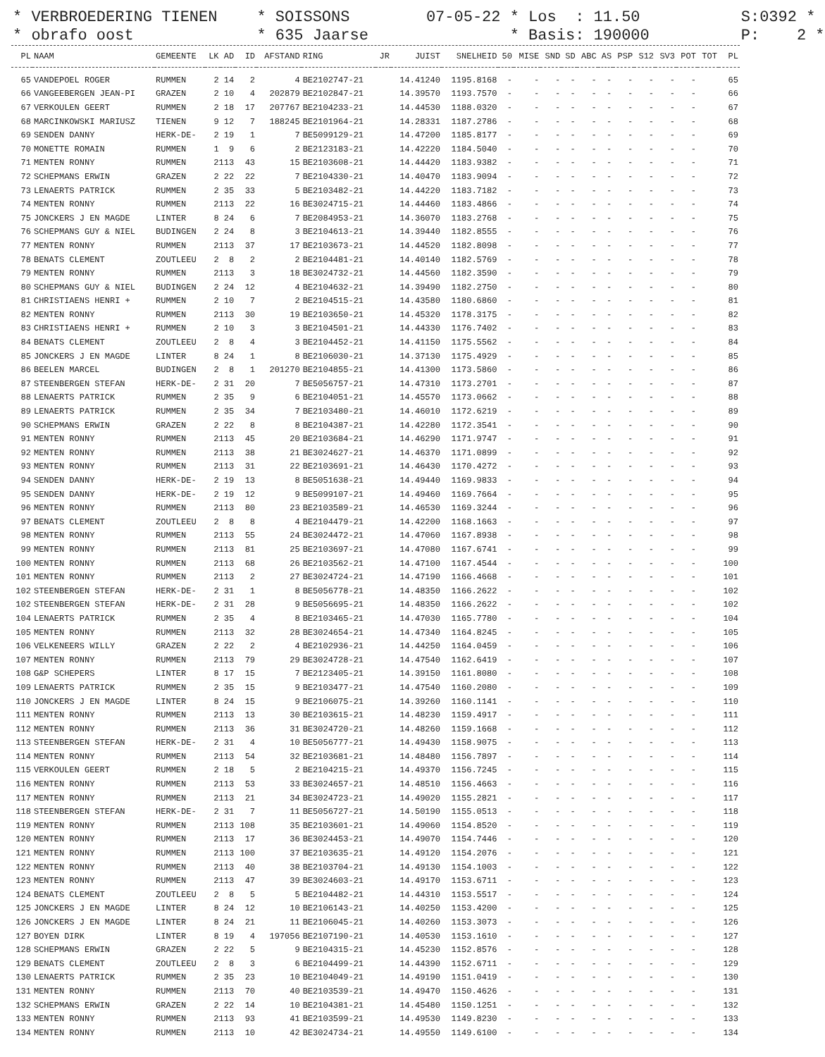* VERBROEDERING TIENEN * obrafo oost
* SOISSONS * 635 Jaarse
07-05-22 * Los : 11.50 * Basis: 190000
S:0392 * P: 2 *
| PL | NAAM | GEMEENTE | LK | AD | ID | AFSTAND | RING | JR | JUIST | SNELHEID | 50 | MISE | SND | SD | ABC | AS | PSP | S12 | SV3 | POT | TOT | PL |
| --- | --- | --- | --- | --- | --- | --- | --- | --- | --- | --- | --- | --- | --- | --- | --- | --- | --- | --- | --- | --- | --- | --- |
| 65 | VANDEPOEL ROGER | RUMMEN | 2 | 14 | 2 | 4 | BE2102747-21 | | 14.41240 | 1195.8168 | - | - | - | - | - | - | - | - | - | - | | 65 |
| 66 | VANGEEBERGEN JEAN-PI | GRAZEN | 2 | 10 | 4 | 202879 | BE2102847-21 | | 14.39570 | 1193.7570 | - | - | - | - | - | - | - | - | - | - | | 66 |
| 67 | VERKOULEN GEERT | RUMMEN | 2 | 18 | 17 | 207767 | BE2104233-21 | | 14.44530 | 1188.0320 | - | - | - | - | - | - | - | - | - | - | | 67 |
| 68 | MARCINKOWSKI MARIUSZ | TIENEN | 9 | 12 | 7 | 188245 | BE2101964-21 | | 14.28331 | 1187.2786 | - | - | - | - | - | - | - | - | - | - | | 68 |
| 69 | SENDEN DANNY | HERK-DE- | 2 | 19 | 1 | 7 | BE5099129-21 | | 14.47200 | 1185.8177 | - | - | - | - | - | - | - | - | - | - | | 69 |
| 70 | MONETTE ROMAIN | RUMMEN | 1 | 9 | 6 | 2 | BE2123183-21 | | 14.42220 | 1184.5040 | - | - | - | - | - | - | - | - | - | - | | 70 |
| 71 | MENTEN RONNY | RUMMEN | 2113 | | 43 | 15 | BE2103608-21 | | 14.44420 | 1183.9382 | - | - | - | - | - | - | - | - | - | - | | 71 |
| 72 | SCHEPMANS ERWIN | GRAZEN | 2 | 22 | 22 | 7 | BE2104330-21 | | 14.40470 | 1183.9094 | - | - | - | - | - | - | - | - | - | - | | 72 |
| 73 | LENAERTS PATRICK | RUMMEN | 2 | 35 | 33 | 5 | BE2103482-21 | | 14.44220 | 1183.7182 | - | - | - | - | - | - | - | - | - | - | | 73 |
| 74 | MENTEN RONNY | RUMMEN | 2113 | | 22 | 16 | BE3024715-21 | | 14.44460 | 1183.4866 | - | - | - | - | - | - | - | - | - | - | | 74 |
| 75 | JONCKERS J EN MAGDE | LINTER | 8 | 24 | 6 | 7 | BE2084953-21 | | 14.36070 | 1183.2768 | - | - | - | - | - | - | - | - | - | - | | 75 |
| 76 | SCHEPMANS GUY & NIEL | BUDINGEN | 2 | 24 | 8 | 3 | BE2104613-21 | | 14.39440 | 1182.8555 | - | - | - | - | - | - | - | - | - | - | | 76 |
| 77 | MENTEN RONNY | RUMMEN | 2113 | | 37 | 17 | BE2103673-21 | | 14.44520 | 1182.8098 | - | - | - | - | - | - | - | - | - | - | | 77 |
| 78 | BENATS CLEMENT | ZOUTLEEU | 2 | 8 | 2 | 2 | BE2104481-21 | | 14.40140 | 1182.5769 | - | - | - | - | - | - | - | - | - | - | | 78 |
| 79 | MENTEN RONNY | RUMMEN | 2113 | | 3 | 18 | BE3024732-21 | | 14.44560 | 1182.3590 | - | - | - | - | - | - | - | - | - | - | | 79 |
| 80 | SCHEPMANS GUY & NIEL | BUDINGEN | 2 | 24 | 12 | 4 | BE2104632-21 | | 14.39490 | 1182.2750 | - | - | - | - | - | - | - | - | - | - | | 80 |
| 81 | CHRISTIAENS HENRI + | RUMMEN | 2 | 10 | 7 | 2 | BE2104515-21 | | 14.43580 | 1180.6860 | - | - | - | - | - | - | - | - | - | - | | 81 |
| 82 | MENTEN RONNY | RUMMEN | 2113 | | 30 | 19 | BE2103650-21 | | 14.45320 | 1178.3175 | - | - | - | - | - | - | - | - | - | - | | 82 |
| 83 | CHRISTIAENS HENRI + | RUMMEN | 2 | 10 | 3 | 3 | BE2104501-21 | | 14.44330 | 1176.7402 | - | - | - | - | - | - | - | - | - | - | | 83 |
| 84 | BENATS CLEMENT | ZOUTLEEU | 2 | 8 | 4 | 3 | BE2104452-21 | | 14.41150 | 1175.5562 | - | - | - | - | - | - | - | - | - | - | | 84 |
| 85 | JONCKERS J EN MAGDE | LINTER | 8 | 24 | 1 | 8 | BE2106030-21 | | 14.37130 | 1175.4929 | - | - | - | - | - | - | - | - | - | - | | 85 |
| 86 | BEELEN MARCEL | BUDINGEN | 2 | 8 | 1 | 201270 | BE2104855-21 | | 14.41300 | 1173.5860 | - | - | - | - | - | - | - | - | - | - | | 86 |
| 87 | STEENBERGEN STEFAN | HERK-DE- | 2 | 31 | 20 | 7 | BE5056757-21 | | 14.47310 | 1173.2701 | - | - | - | - | - | - | - | - | - | - | | 87 |
| 88 | LENAERTS PATRICK | RUMMEN | 2 | 35 | 9 | 6 | BE2104051-21 | | 14.45570 | 1173.0662 | - | - | - | - | - | - | - | - | - | - | | 88 |
| 89 | LENAERTS PATRICK | RUMMEN | 2 | 35 | 34 | 7 | BE2103480-21 | | 14.46010 | 1172.6219 | - | - | - | - | - | - | - | - | - | - | | 89 |
| 90 | SCHEPMANS ERWIN | GRAZEN | 2 | 22 | 8 | 8 | BE2104387-21 | | 14.42280 | 1172.3541 | - | - | - | - | - | - | - | - | - | - | | 90 |
| 91 | MENTEN RONNY | RUMMEN | 2113 | | 45 | 20 | BE2103684-21 | | 14.46290 | 1171.9747 | - | - | - | - | - | - | - | - | - | - | | 91 |
| 92 | MENTEN RONNY | RUMMEN | 2113 | | 38 | 21 | BE3024627-21 | | 14.46370 | 1171.0899 | - | - | - | - | - | - | - | - | - | - | | 92 |
| 93 | MENTEN RONNY | RUMMEN | 2113 | | 31 | 22 | BE2103691-21 | | 14.46430 | 1170.4272 | - | - | - | - | - | - | - | - | - | - | | 93 |
| 94 | SENDEN DANNY | HERK-DE- | 2 | 19 | 13 | 8 | BE5051638-21 | | 14.49440 | 1169.9833 | - | - | - | - | - | - | - | - | - | - | | 94 |
| 95 | SENDEN DANNY | HERK-DE- | 2 | 19 | 12 | 9 | BE5099107-21 | | 14.49460 | 1169.7664 | - | - | - | - | - | - | - | - | - | - | | 95 |
| 96 | MENTEN RONNY | RUMMEN | 2113 | | 80 | 23 | BE2103589-21 | | 14.46530 | 1169.3244 | - | - | - | - | - | - | - | - | - | - | | 96 |
| 97 | BENATS CLEMENT | ZOUTLEEU | 2 | 8 | 8 | 4 | BE2104479-21 | | 14.42200 | 1168.1663 | - | - | - | - | - | - | - | - | - | - | | 97 |
| 98 | MENTEN RONNY | RUMMEN | 2113 | | 55 | 24 | BE3024472-21 | | 14.47060 | 1167.8938 | - | - | - | - | - | - | - | - | - | - | | 98 |
| 99 | MENTEN RONNY | RUMMEN | 2113 | | 81 | 25 | BE2103697-21 | | 14.47080 | 1167.6741 | - | - | - | - | - | - | - | - | - | - | | 99 |
| 100 | MENTEN RONNY | RUMMEN | 2113 | | 68 | 26 | BE2103562-21 | | 14.47100 | 1167.4544 | - | - | - | - | - | - | - | - | - | - | | 100 |
| 101 | MENTEN RONNY | RUMMEN | 2113 | | 2 | 27 | BE3024724-21 | | 14.47190 | 1166.4668 | - | - | - | - | - | - | - | - | - | - | | 101 |
| 102 | STEENBERGEN STEFAN | HERK-DE- | 2 | 31 | 1 | 8 | BE5056778-21 | | 14.48350 | 1166.2622 | - | - | - | - | - | - | - | - | - | - | | 102 |
| 102 | STEENBERGEN STEFAN | HERK-DE- | 2 | 31 | 28 | 9 | BE5056695-21 | | 14.48350 | 1166.2622 | - | - | - | - | - | - | - | - | - | - | | 102 |
| 104 | LENAERTS PATRICK | RUMMEN | 2 | 35 | 4 | 8 | BE2103465-21 | | 14.47030 | 1165.7780 | - | - | - | - | - | - | - | - | - | - | | 104 |
| 105 | MENTEN RONNY | RUMMEN | 2113 | | 32 | 28 | BE3024654-21 | | 14.47340 | 1164.8245 | - | - | - | - | - | - | - | - | - | - | | 105 |
| 106 | VELKENEERS WILLY | GRAZEN | 2 | 22 | 2 | 4 | BE2102936-21 | | 14.44250 | 1164.0459 | - | - | - | - | - | - | - | - | - | - | | 106 |
| 107 | MENTEN RONNY | RUMMEN | 2113 | | 79 | 29 | BE3024728-21 | | 14.47540 | 1162.6419 | - | - | - | - | - | - | - | - | - | - | | 107 |
| 108 | G&P SCHEPERS | LINTER | 8 | 17 | 15 | 7 | BE2123405-21 | | 14.39150 | 1161.8080 | - | - | - | - | - | - | - | - | - | - | | 108 |
| 109 | LENAERTS PATRICK | RUMMEN | 2 | 35 | 15 | 9 | BE2103477-21 | | 14.47540 | 1160.2080 | - | - | - | - | - | - | - | - | - | - | | 109 |
| 110 | JONCKERS J EN MAGDE | LINTER | 8 | 24 | 15 | 9 | BE2106075-21 | | 14.39260 | 1160.1141 | - | - | - | - | - | - | - | - | - | - | | 110 |
| 111 | MENTEN RONNY | RUMMEN | 2113 | | 13 | 30 | BE2103615-21 | | 14.48230 | 1159.4917 | - | - | - | - | - | - | - | - | - | - | | 111 |
| 112 | MENTEN RONNY | RUMMEN | 2113 | | 36 | 31 | BE3024720-21 | | 14.48260 | 1159.1668 | - | - | - | - | - | - | - | - | - | - | | 112 |
| 113 | STEENBERGEN STEFAN | HERK-DE- | 2 | 31 | 4 | 10 | BE5056777-21 | | 14.49430 | 1158.9075 | - | - | - | - | - | - | - | - | - | - | | 113 |
| 114 | MENTEN RONNY | RUMMEN | 2113 | | 54 | 32 | BE2103681-21 | | 14.48480 | 1156.7897 | - | - | - | - | - | - | - | - | - | - | | 114 |
| 115 | VERKOULEN GEERT | RUMMEN | 2 | 18 | 5 | 2 | BE2104215-21 | | 14.49370 | 1156.7245 | - | - | - | - | - | - | - | - | - | - | | 115 |
| 116 | MENTEN RONNY | RUMMEN | 2113 | | 53 | 33 | BE3024657-21 | | 14.48510 | 1156.4663 | - | - | - | - | - | - | - | - | - | - | | 116 |
| 117 | MENTEN RONNY | RUMMEN | 2113 | | 21 | 34 | BE3024723-21 | | 14.49020 | 1155.2821 | - | - | - | - | - | - | - | - | - | - | | 117 |
| 118 | STEENBERGEN STEFAN | HERK-DE- | 2 | 31 | 7 | 11 | BE5056727-21 | | 14.50190 | 1155.0513 | - | - | - | - | - | - | - | - | - | - | | 118 |
| 119 | MENTEN RONNY | RUMMEN | 2113 | | 108 | 35 | BE2103601-21 | | 14.49060 | 1154.8520 | - | - | - | - | - | - | - | - | - | - | | 119 |
| 120 | MENTEN RONNY | RUMMEN | 2113 | | 17 | 36 | BE3024453-21 | | 14.49070 | 1154.7446 | - | - | - | - | - | - | - | - | - | - | | 120 |
| 121 | MENTEN RONNY | RUMMEN | 2113 | | 100 | 37 | BE2103635-21 | | 14.49120 | 1154.2076 | - | - | - | - | - | - | - | - | - | - | | 121 |
| 122 | MENTEN RONNY | RUMMEN | 2113 | | 40 | 38 | BE2103704-21 | | 14.49130 | 1154.1003 | - | - | - | - | - | - | - | - | - | - | | 122 |
| 123 | MENTEN RONNY | RUMMEN | 2113 | | 47 | 39 | BE3024603-21 | | 14.49170 | 1153.6711 | - | - | - | - | - | - | - | - | - | - | | 123 |
| 124 | BENATS CLEMENT | ZOUTLEEU | 2 | 8 | 5 | 5 | BE2104482-21 | | 14.44310 | 1153.5517 | - | - | - | - | - | - | - | - | - | - | | 124 |
| 125 | JONCKERS J EN MAGDE | LINTER | 8 | 24 | 12 | 10 | BE2106143-21 | | 14.40250 | 1153.4200 | - | - | - | - | - | - | - | - | - | - | | 125 |
| 126 | JONCKERS J EN MAGDE | LINTER | 8 | 24 | 21 | 11 | BE2106045-21 | | 14.40260 | 1153.3073 | - | - | - | - | - | - | - | - | - | - | | 126 |
| 127 | BOYEN DIRK | LINTER | 8 | 19 | 4 | 197056 | BE2107190-21 | | 14.40530 | 1153.1610 | - | - | - | - | - | - | - | - | - | - | | 127 |
| 128 | SCHEPMANS ERWIN | GRAZEN | 2 | 22 | 5 | 9 | BE2104315-21 | | 14.45230 | 1152.8576 | - | - | - | - | - | - | - | - | - | - | | 128 |
| 129 | BENATS CLEMENT | ZOUTLEEU | 2 | 8 | 3 | 6 | BE2104499-21 | | 14.44390 | 1152.6711 | - | - | - | - | - | - | - | - | - | - | | 129 |
| 130 | LENAERTS PATRICK | RUMMEN | 2 | 35 | 23 | 10 | BE2104049-21 | | 14.49190 | 1151.0419 | - | - | - | - | - | - | - | - | - | - | | 130 |
| 131 | MENTEN RONNY | RUMMEN | 2113 | | 70 | 40 | BE2103539-21 | | 14.49470 | 1150.4626 | - | - | - | - | - | - | - | - | - | - | | 131 |
| 132 | SCHEPMANS ERWIN | GRAZEN | 2 | 22 | 14 | 10 | BE2104381-21 | | 14.45480 | 1150.1251 | - | - | - | - | - | - | - | - | - | - | | 132 |
| 133 | MENTEN RONNY | RUMMEN | 2113 | | 93 | 41 | BE2103599-21 | | 14.49530 | 1149.8230 | - | - | - | - | - | - | - | - | - | - | | 133 |
| 134 | MENTEN RONNY | RUMMEN | 2113 | | 10 | 42 | BE3024734-21 | | 14.49550 | 1149.6100 | - | - | - | - | - | - | - | - | - | - | | 134 |